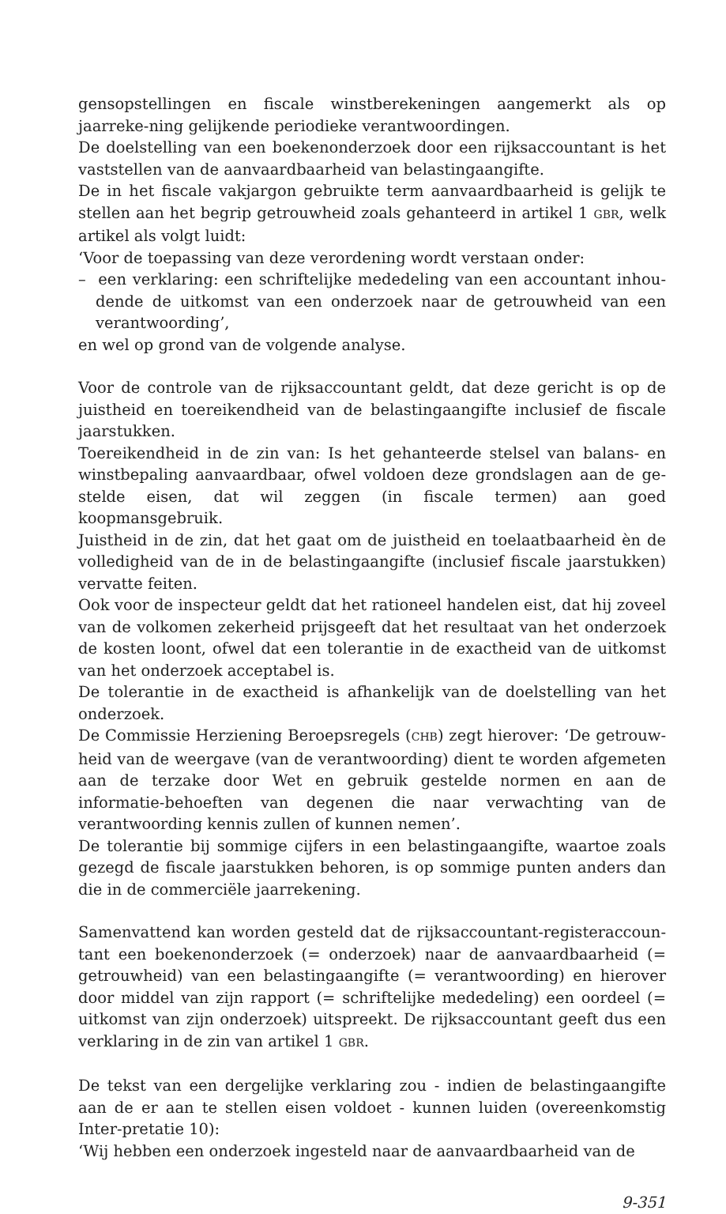gensopstellingen en fiscale winstberekeningen aangemerkt als op jaarreke-ning gelijkende periodieke verantwoordingen.
De doelstelling van een boekenonderzoek door een rijksaccountant is het vaststellen van de aanvaardbaarheid van belastingaangifte.
De in het fiscale vakjargon gebruikte term aanvaardbaarheid is gelijk te stellen aan het begrip getrouwheid zoals gehanteerd in artikel 1 GBR, welk artikel als volgt luidt:
‘Voor de toepassing van deze verordening wordt verstaan onder:
– een verklaring: een schriftelijke mededeling van een accountant inhou-dende de uitkomst van een onderzoek naar de getrouwheid van een verantwoording’,
en wel op grond van de volgende analyse.
Voor de controle van de rijksaccountant geldt, dat deze gericht is op de juistheid en toereikendheid van de belastingaangifte inclusief de fiscale jaarstukken.
Toereikendheid in de zin van: Is het gehanteerde stelsel van balans- en winstbepaling aanvaardbaar, ofwel voldoen deze grondslagen aan de ge-stelde eisen, dat wil zeggen (in fiscale termen) aan goed koopmansgebruik.
Juistheid in de zin, dat het gaat om de juistheid en toelaatbaarheid èn de volledigheid van de in de belastingaangifte (inclusief fiscale jaarstukken) vervatte feiten.
Ook voor de inspecteur geldt dat het rationeel handelen eist, dat hij zoveel van de volkomen zekerheid prijsgeeft dat het resultaat van het onderzoek de kosten loont, ofwel dat een tolerantie in de exactheid van de uitkomst van het onderzoek acceptabel is.
De tolerantie in de exactheid is afhankelijk van de doelstelling van het onderzoek.
De Commissie Herziening Beroepsregels (CHB) zegt hierover: ‘De getrouw-heid van de weergave (van de verantwoording) dient te worden afgemeten aan de terzake door Wet en gebruik gestelde normen en aan de informatie-behoeften van degenen die naar verwachting van de verantwoording kennis zullen of kunnen nemen’.
De tolerantie bij sommige cijfers in een belastingaangifte, waartoe zoals gezegd de fiscale jaarstukken behoren, is op sommige punten anders dan die in de commerciële jaarrekening.
Samenvattend kan worden gesteld dat de rijksaccountant-registeraccoun-tant een boekenonderzoek (= onderzoek) naar de aanvaardbaarheid (= getrouwheid) van een belastingaangifte (= verantwoording) en hierover door middel van zijn rapport (= schriftelijke mededeling) een oordeel (= uitkomst van zijn onderzoek) uitspreekt. De rijksaccountant geeft dus een verklaring in de zin van artikel 1 GBR.
De tekst van een dergelijke verklaring zou - indien de belastingaangifte aan de er aan te stellen eisen voldoet - kunnen luiden (overeenkomstig Inter-pretatie 10):
‘Wij hebben een onderzoek ingesteld naar de aanvaardbaarheid van de
9-351